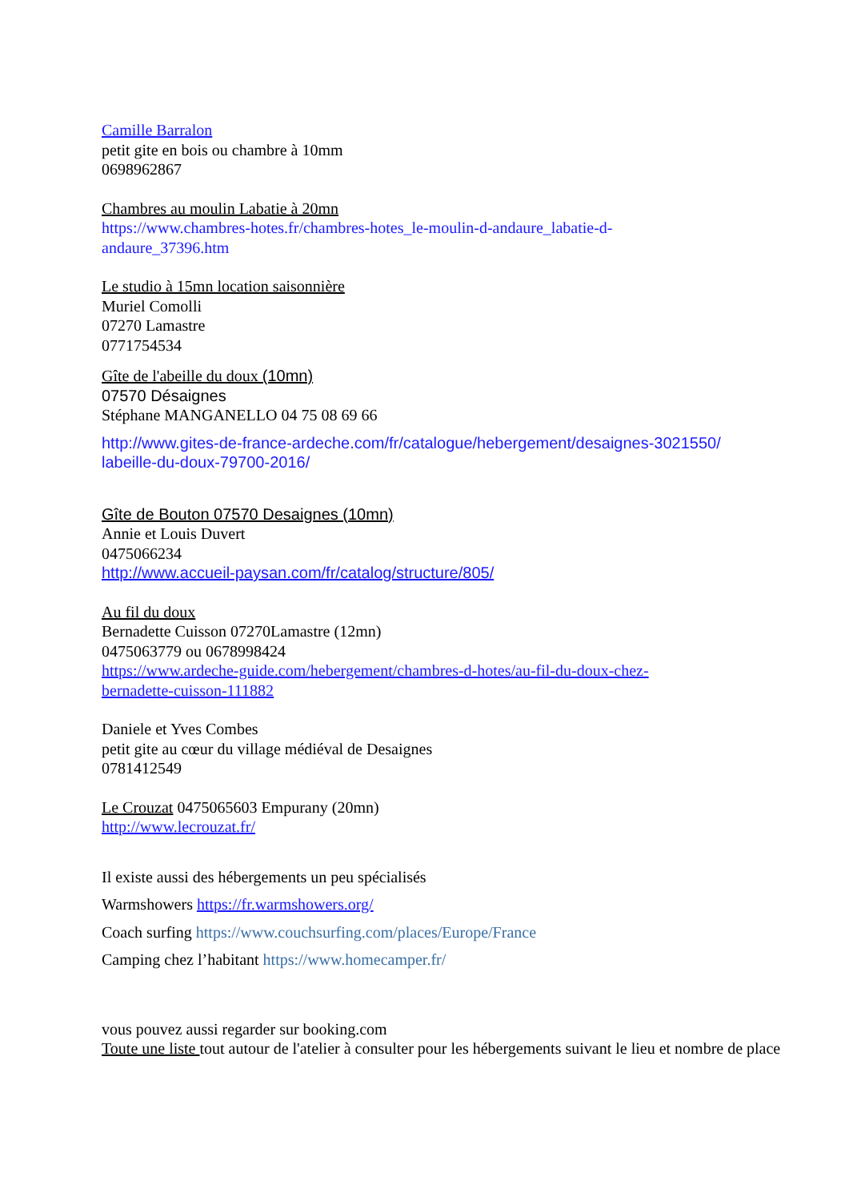Camille Barralon
petit gite en bois ou chambre à 10mm
0698962867
Chambres au moulin Labatie à 20mn
https://www.chambres-hotes.fr/chambres-hotes_le-moulin-d-andaure_labatie-d-
andaure_37396.htm
Le studio à 15mn location saisonnière
Muriel Comolli
07270 Lamastre
0771754534
Gîte de l'abeille du doux (10mn)
07570 Désaignes
Stéphane MANGANELLO 04 75 08 69 66
http://www.gites-de-france-ardeche.com/fr/catalogue/hebergement/desaignes-3021550/
labeille-du-doux-79700-2016/
Gîte de Bouton 07570 Desaignes (10mn)
Annie et Louis Duvert
0475066234
http://www.accueil-paysan.com/fr/catalog/structure/805/
Au fil du doux
Bernadette Cuisson 07270Lamastre (12mn)
0475063779 ou 0678998424
https://www.ardeche-guide.com/hebergement/chambres-d-hotes/au-fil-du-doux-chez-
bernadette-cuisson-111882
Daniele et Yves Combes
petit gite au cœur du village médiéval de Desaignes
0781412549
Le Crouzat 0475065603 Empurany (20mn)
http://www.lecrouzat.fr/
Il existe aussi des hébergements un peu spécialisés
Warmshowers https://fr.warmshowers.org/
Coach surfing https://www.couchsurfing.com/places/Europe/France
Camping chez l’habitant https://www.homecamper.fr/
vous pouvez aussi regarder sur booking.com
Toute une liste tout autour de l'atelier à consulter pour les hébergements suivant le lieu et nombre de place